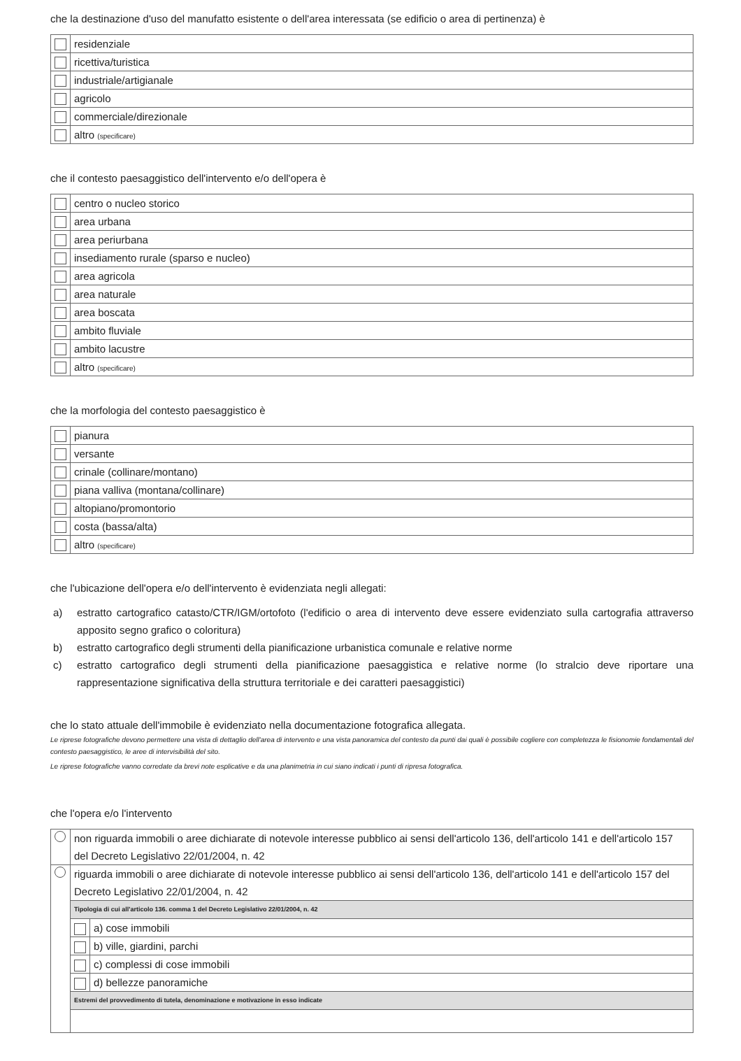che la destinazione d'uso del manufatto esistente o dell'area interessata (se edificio o area di pertinenza) è
| | residenziale |
| | ricettiva/turistica |
| | industriale/artigianale |
| | agricolo |
| | commerciale/direzionale |
| | altro (specificare) |
che il contesto paesaggistico dell'intervento e/o dell'opera è
| | centro o nucleo storico |
| | area urbana |
| | area periurbana |
| | insediamento rurale (sparso e nucleo) |
| | area agricola |
| | area naturale |
| | area boscata |
| | ambito fluviale |
| | ambito lacustre |
| | altro (specificare) |
che la morfologia del contesto paesaggistico è
| | pianura |
| | versante |
| | crinale (collinare/montano) |
| | piana valliva (montana/collinare) |
| | altopiano/promontorio |
| | costa (bassa/alta) |
| | altro (specificare) |
che l'ubicazione dell'opera e/o dell'intervento è evidenziata negli allegati:
a) estratto cartografico catasto/CTR/IGM/ortofoto (l'edificio o area di intervento deve essere evidenziato sulla cartografia attraverso apposito segno grafico o coloritura)
b) estratto cartografico degli strumenti della pianificazione urbanistica comunale e relative norme
c) estratto cartografico degli strumenti della pianificazione paesaggistica e relative norme (lo stralcio deve riportare una rappresentazione significativa della struttura territoriale e dei caratteri paesaggistici)
che lo stato attuale dell'immobile è evidenziato nella documentazione fotografica allegata.
Le riprese fotografiche devono permettere una vista di dettaglio dell'area di intervento e una vista panoramica del contesto da punti dai quali è possibile cogliere con completezza le fisionomie fondamentali del contesto paesaggistico, le aree di intervisibilità del sito.
Le riprese fotografiche vanno corredate da brevi note esplicative e da una planimetria in cui siano indicati i punti di ripresa fotografica.
che l'opera e/o l'intervento
| | non riguarda immobili o aree dichiarate di notevole interesse pubblico ai sensi dell'articolo 136, dell'articolo 141 e dell'articolo 157 del Decreto Legislativo 22/01/2004, n. 42 | |
| | riguarda immobili o aree dichiarate di notevole interesse pubblico ai sensi dell'articolo 136, dell'articolo 141 e dell'articolo 157 del Decreto Legislativo 22/01/2004, n. 42 | |
| | Tipologia di cui all'articolo 136. comma 1 del Decreto Legislativo 22/01/2004, n. 42 | |
| | | a) cose immobili |
| | | b) ville, giardini, parchi |
| | | c) complessi di cose immobili |
| | | d) bellezze panoramiche |
| | Estremi del provvedimento di tutela, denominazione e motivazione in esso indicate | |